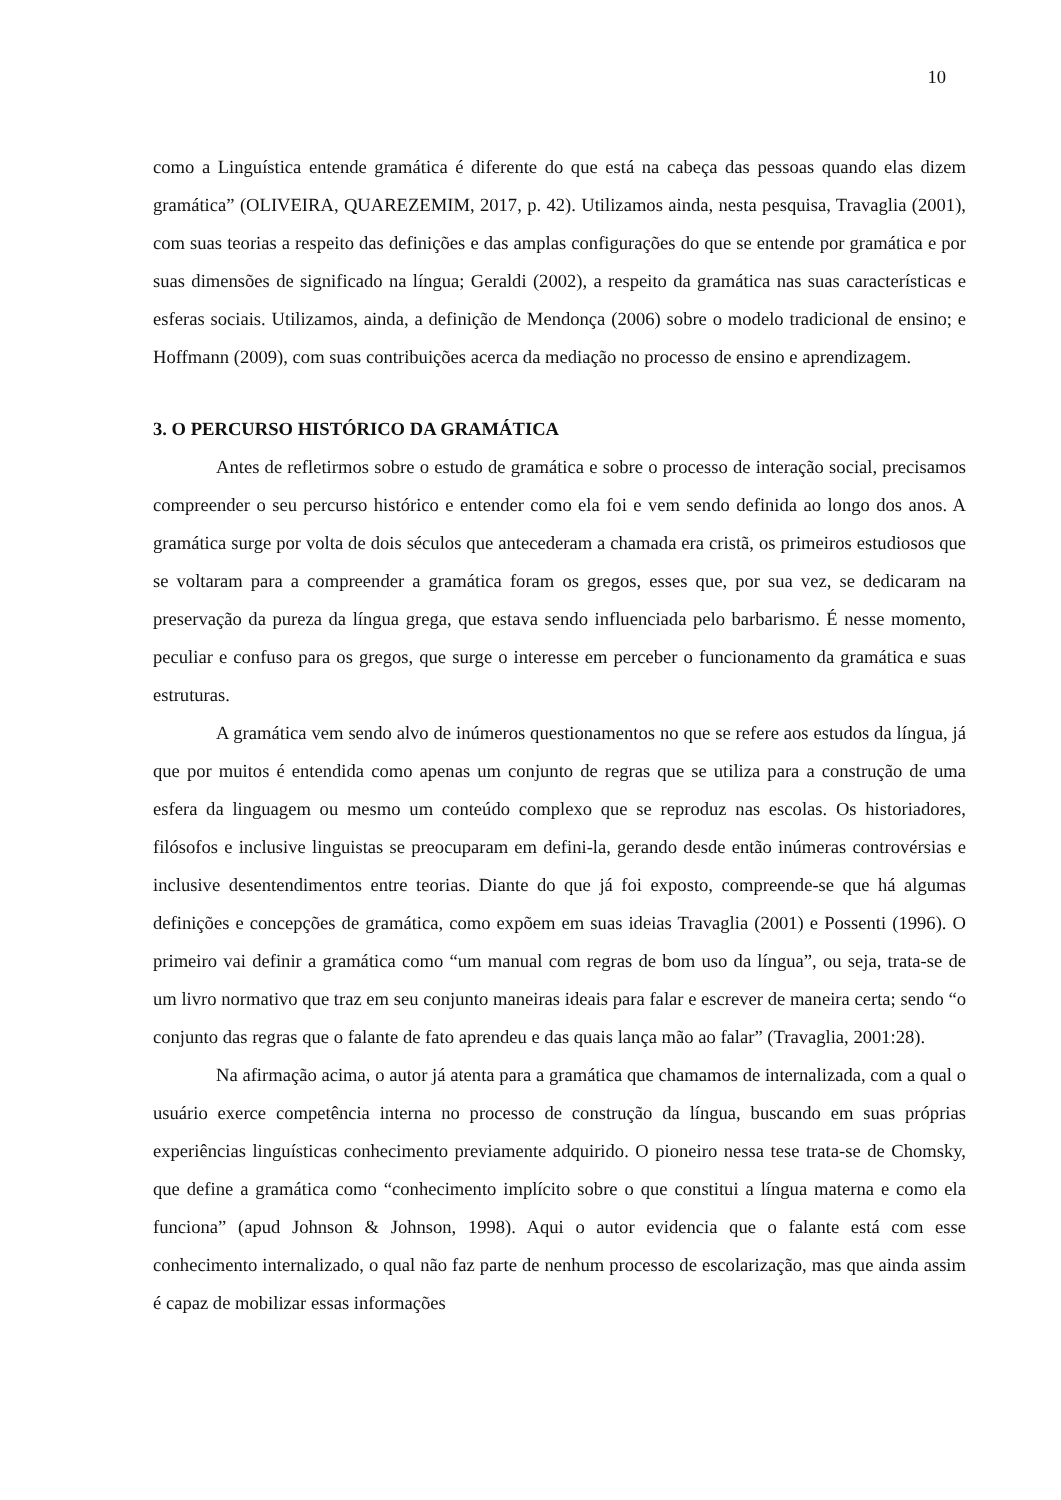10
como a Linguística entende gramática é diferente do que está na cabeça das pessoas quando elas dizem gramática” (OLIVEIRA, QUAREZEMIM, 2017, p. 42). Utilizamos ainda, nesta pesquisa, Travaglia (2001), com suas teorias a respeito das definições e das amplas configurações do que se entende por gramática e por suas dimensões de significado na língua; Geraldi (2002), a respeito da gramática nas suas características e esferas sociais. Utilizamos, ainda, a definição de Mendonça (2006) sobre o modelo tradicional de ensino; e Hoffmann (2009), com suas contribuições acerca da mediação no processo de ensino e aprendizagem.
3. O PERCURSO HISTÓRICO DA GRAMÁTICA
Antes de refletirmos sobre o estudo de gramática e sobre o processo de interação social, precisamos compreender o seu percurso histórico e entender como ela foi e vem sendo definida ao longo dos anos. A gramática surge por volta de dois séculos que antecederam a chamada era cristã, os primeiros estudiosos que se voltaram para a compreender a gramática foram os gregos, esses que, por sua vez, se dedicaram na preservação da pureza da língua grega, que estava sendo influenciada pelo barbarismo. É nesse momento, peculiar e confuso para os gregos, que surge o interesse em perceber o funcionamento da gramática e suas estruturas.
A gramática vem sendo alvo de inúmeros questionamentos no que se refere aos estudos da língua, já que por muitos é entendida como apenas um conjunto de regras que se utiliza para a construção de uma esfera da linguagem ou mesmo um conteúdo complexo que se reproduz nas escolas. Os historiadores, filósofos e inclusive linguistas se preocuparam em defini-la, gerando desde então inúmeras controvérsias e inclusive desentendimentos entre teorias. Diante do que já foi exposto, compreende-se que há algumas definições e concepções de gramática, como expõem em suas ideias Travaglia (2001) e Possenti (1996). O primeiro vai definir a gramática como “um manual com regras de bom uso da língua”, ou seja, trata-se de um livro normativo que traz em seu conjunto maneiras ideais para falar e escrever de maneira certa; sendo “o conjunto das regras que o falante de fato aprendeu e das quais lança mão ao falar” (Travaglia, 2001:28).
Na afirmação acima, o autor já atenta para a gramática que chamamos de internalizada, com a qual o usuário exerce competência interna no processo de construção da língua, buscando em suas próprias experiências linguísticas conhecimento previamente adquirido. O pioneiro nessa tese trata-se de Chomsky, que define a gramática como “conhecimento implícito sobre o que constitui a língua materna e como ela funciona” (apud Johnson & Johnson, 1998). Aqui o autor evidencia que o falante está com esse conhecimento internalizado, o qual não faz parte de nenhum processo de escolarização, mas que ainda assim é capaz de mobilizar essas informações